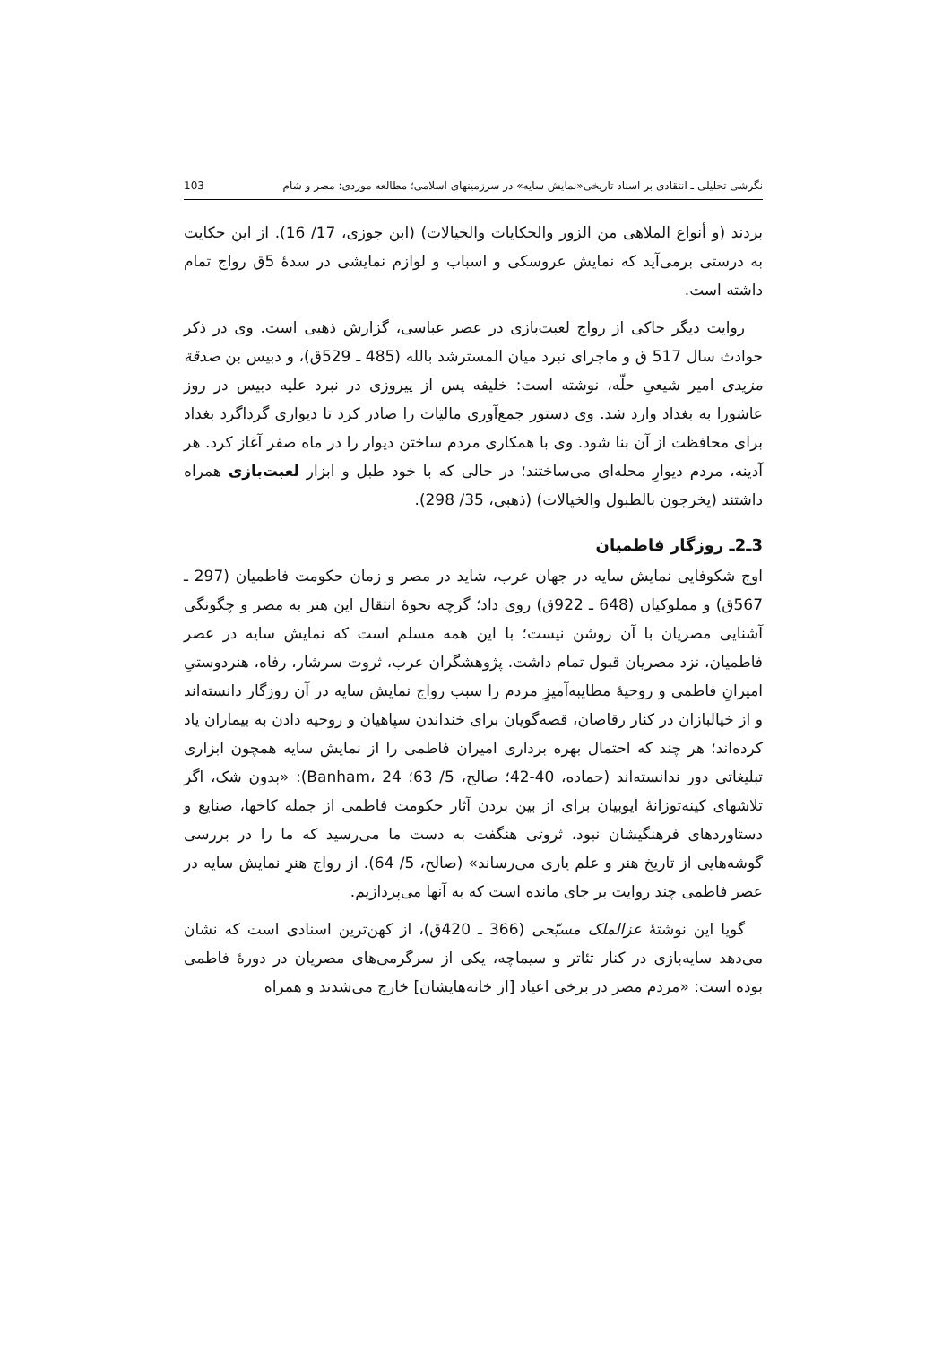نگرشی تحلیلی ـ انتقادی بر اسناد تاریخی«نمایش سایه» در سرزمینهای اسلامی؛ مطالعه موردی: مصر و شام 103
بردند (و أنواع الملاهی من الزور والحکایات والخیالات) (ابن جوزی، 17/ 16). از این حکایت به درستی برمی‌آید که نمایش عروسکی و اسباب و لوازم نمایشی در سدهٔ 5ق رواج تمام داشته است.
روایت دیگر حاکی از رواج لعبت‌بازی در عصر عباسی، گزارش ذهبی است. وی در ذکر حوادث سال 517 ق و ماجرای نبرد میان المسترشد بالله (485 ـ 529ق)، و دبیس بن صدقة مزیدی امیر شیعیِ حلّه، نوشته است: خلیفه پس از پیروزی در نبرد علیه دبیس در روز عاشورا به بغداد وارد شد. وی دستور جمع‌آوری مالیات را صادر کرد تا دیواری گرداگرد بغداد برای محافظت از آن بنا شود. وی با همکاری مردم ساختن دیوار را در ماه صفر آغاز کرد. هر آدینه، مردم دیوارِ محله‌ای می‌ساختند؛ در حالی که با خود طبل و ابزار لعبت‌بازی همراه داشتند (یخرجون بالطبول والخیالات) (ذهبی، 35/ 298).
3ـ2ـ روزگار فاطمیان
اوج شکوفایی نمایش سایه در جهان عرب، شاید در مصر و زمان حکومت فاطمیان (297 ـ 567ق) و مملوکیان (648 ـ 922ق) روی داد؛ گرچه نحوهٔ انتقال این هنر به مصر و چگونگی آشنایی مصریان با آن روشن نیست؛ با این همه مسلم است که نمایش سایه در عصر فاطمیان، نزد مصریان قبول تمام داشت. پژوهشگران عرب، ثروت سرشار، رفاه، هنردوستیِ امیرانِ فاطمی و روحیهٔ مطایبه‌آمیزِ مردم را سبب رواج نمایش سایه در آن روزگار دانسته‌اند و از خیالبازان در کنار رقاصان، قصه‌گویان برای خنداندن سپاهیان و روحیه دادن به بیماران یاد کرده‌اند؛ هر چند که احتمال بهره برداری امیران فاطمی را از نمایش سایه همچون ابزاری تبلیغاتی دور ندانسته‌اند (حماده، 40-42؛ صالح، 5/ 63؛ Banham، 24): «بدون شک، اگر تلاشهای کینه‌توزانهٔ ایوبیان برای از بین بردن آثار حکومت فاطمی از جمله کاخها، صنایع و دستاوردهای فرهنگیشان نبود، ثروتی هنگفت به دست ما می‌رسید که ما را در بررسی گوشه‌هایی از تاریخ هنر و علم یاری می‌رساند» (صالح، 5/ 64). از رواج هنرِ نمایش سایه در عصر فاطمی چند روایت بر جای مانده است که به آنها می‌پردازیم.
گویا این نوشتهٔ عزالملک مسبّحی (366 ـ 420ق)، از کهن‌ترین اسنادی است که نشان می‌دهد سایه‌بازی در کنار تئاتر و سیماچه، یکی از سرگرمی‌های مصریان در دورهٔ فاطمی بوده است: «مردم مصر در برخی اعیاد [از خانه‌هایشان] خارج می‌شدند و همراه